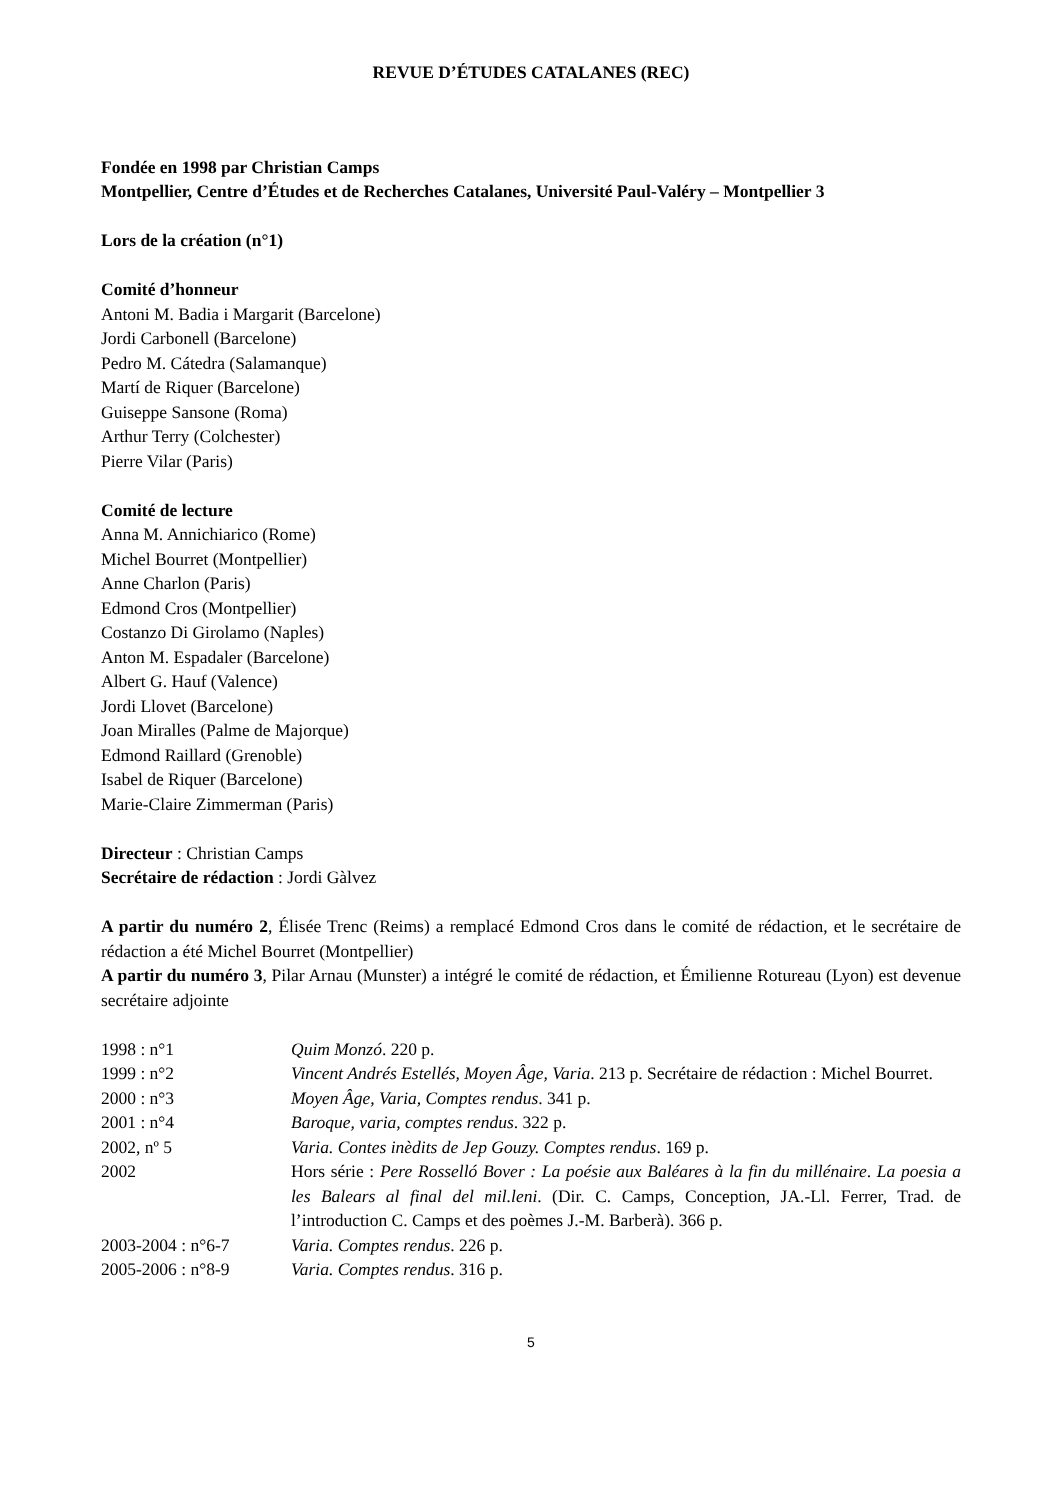REVUE D’ÉTUDES CATALANES (REC)
Fondée en 1998 par Christian Camps
Montpellier, Centre d’Études et de Recherches Catalanes, Université Paul-Valéry – Montpellier 3
Lors de la création (n°1)
Comité d’honneur
Antoni M. Badia i Margarit (Barcelone)
Jordi Carbonell (Barcelone)
Pedro M. Cátedra (Salamanque)
Martí de Riquer (Barcelone)
Guiseppe Sansone (Roma)
Arthur Terry (Colchester)
Pierre Vilar (Paris)
Comité de lecture
Anna M. Annichiarico (Rome)
Michel Bourret (Montpellier)
Anne Charlon (Paris)
Edmond Cros (Montpellier)
Costanzo Di Girolamo (Naples)
Anton M. Espadaler (Barcelone)
Albert G. Hauf (Valence)
Jordi Llovet (Barcelone)
Joan Miralles (Palme de Majorque)
Edmond Raillard (Grenoble)
Isabel de Riquer (Barcelone)
Marie-Claire Zimmerman (Paris)
Directeur : Christian Camps
Secrétaire de rédaction : Jordi Gàlvez
A partir du numéro 2, Élisée Trenc (Reims) a remplacé Edmond Cros dans le comité de rédaction, et le secrétaire de rédaction a été Michel Bourret (Montpellier)
A partir du numéro 3, Pilar Arnau (Munster) a intégré le comité de rédaction, et Émilienne Rotureau (Lyon) est devenue secrétaire adjointe
| 1998 : n°1 | Quim Monzó . 220 p. |
| 1999 : n°2 | Vincent Andrés Estellés, Moyen Âge, Varia . 213 p. Secrétaire de rédaction : Michel Bourret. |
| 2000 : n°3 | Moyen Âge, Varia, Comptes rendus . 341 p. |
| 2001 : n°4 | Baroque, varia, comptes rendus . 322 p. |
| 2002, nº 5 | Varia. Contes inèdits de Jep Gouzy. Comptes rendus . 169 p. |
| 2002 | Hors série : Pere Rosselló Bover : La poésie aux Baléares à la fin du millénaire . La poesia a les Balears al final del mil.leni . (Dir. C. Camps, Conception, JA.-Ll. Ferrer, Trad. de l’introduction C. Camps et des poèmes J.-M. Barberà). 366 p. |
| 2003-2004 : n°6-7 | Varia. Comptes rendus . 226 p. |
| 2005-2006 : n°8-9 | Varia. Comptes rendus . 316 p. |
5